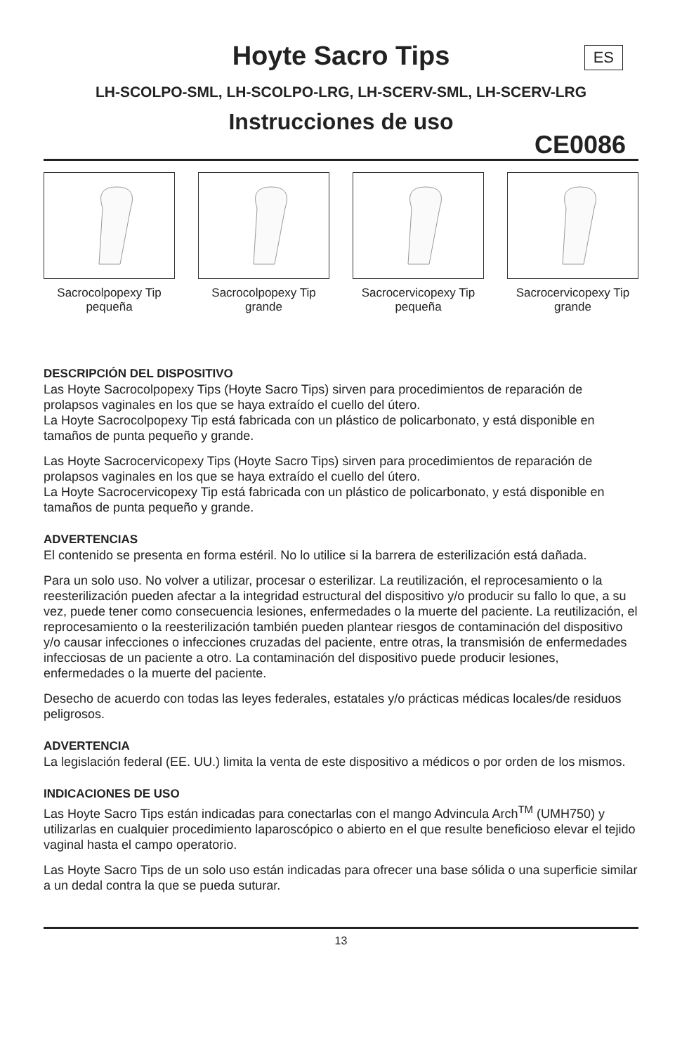Hoyte Sacro Tips
ES
LH-SCOLPO-SML, LH-SCOLPO-LRG, LH-SCERV-SML, LH-SCERV-LRG
Instrucciones de uso
CE0086
Sacrocolpopexy Tip pequeña
Sacrocolpopexy Tip grande
Sacrocervicopexy Tip pequeña
Sacrocervicopexy Tip grande
DESCRIPCIÓN DEL DISPOSITIVO
Las Hoyte Sacrocolpopexy Tips (Hoyte Sacro Tips) sirven para procedimientos de reparación de prolapsos vaginales en los que se haya extraído el cuello del útero.
La Hoyte Sacrocolpopexy Tip está fabricada con un plástico de policarbonato, y está disponible en tamaños de punta pequeño y grande.
Las Hoyte Sacrocervicopexy Tips (Hoyte Sacro Tips) sirven para procedimientos de reparación de prolapsos vaginales en los que se haya extraído el cuello del útero.
La Hoyte Sacrocervicopexy Tip está fabricada con un plástico de policarbonato, y está disponible en tamaños de punta pequeño y grande.
ADVERTENCIAS
El contenido se presenta en forma estéril. No lo utilice si la barrera de esterilización está dañada.
Para un solo uso. No volver a utilizar, procesar o esterilizar. La reutilización, el reprocesamiento o la reesterilización pueden afectar a la integridad estructural del dispositivo y/o producir su fallo lo que, a su vez, puede tener como consecuencia lesiones, enfermedades o la muerte del paciente. La reutilización, el reprocesamiento o la reesterilización también pueden plantear riesgos de contaminación del dispositivo y/o causar infecciones o infecciones cruzadas del paciente, entre otras, la transmisión de enfermedades infecciosas de un paciente a otro. La contaminación del dispositivo puede producir lesiones, enfermedades o la muerte del paciente.
Desecho de acuerdo con todas las leyes federales, estatales y/o prácticas médicas locales/de residuos peligrosos.
ADVERTENCIA
La legislación federal (EE. UU.) limita la venta de este dispositivo a médicos o por orden de los mismos.
INDICACIONES DE USO
Las Hoyte Sacro Tips están indicadas para conectarlas con el mango Advincula Arch<sup>TM</sup> (UMH750) y utilizarlas en cualquier procedimiento laparoscópico o abierto en el que resulte beneficioso elevar el tejido vaginal hasta el campo operatorio.
Las Hoyte Sacro Tips de un solo uso están indicadas para ofrecer una base sólida o una superficie similar a un dedal contra la que se pueda suturar.
13